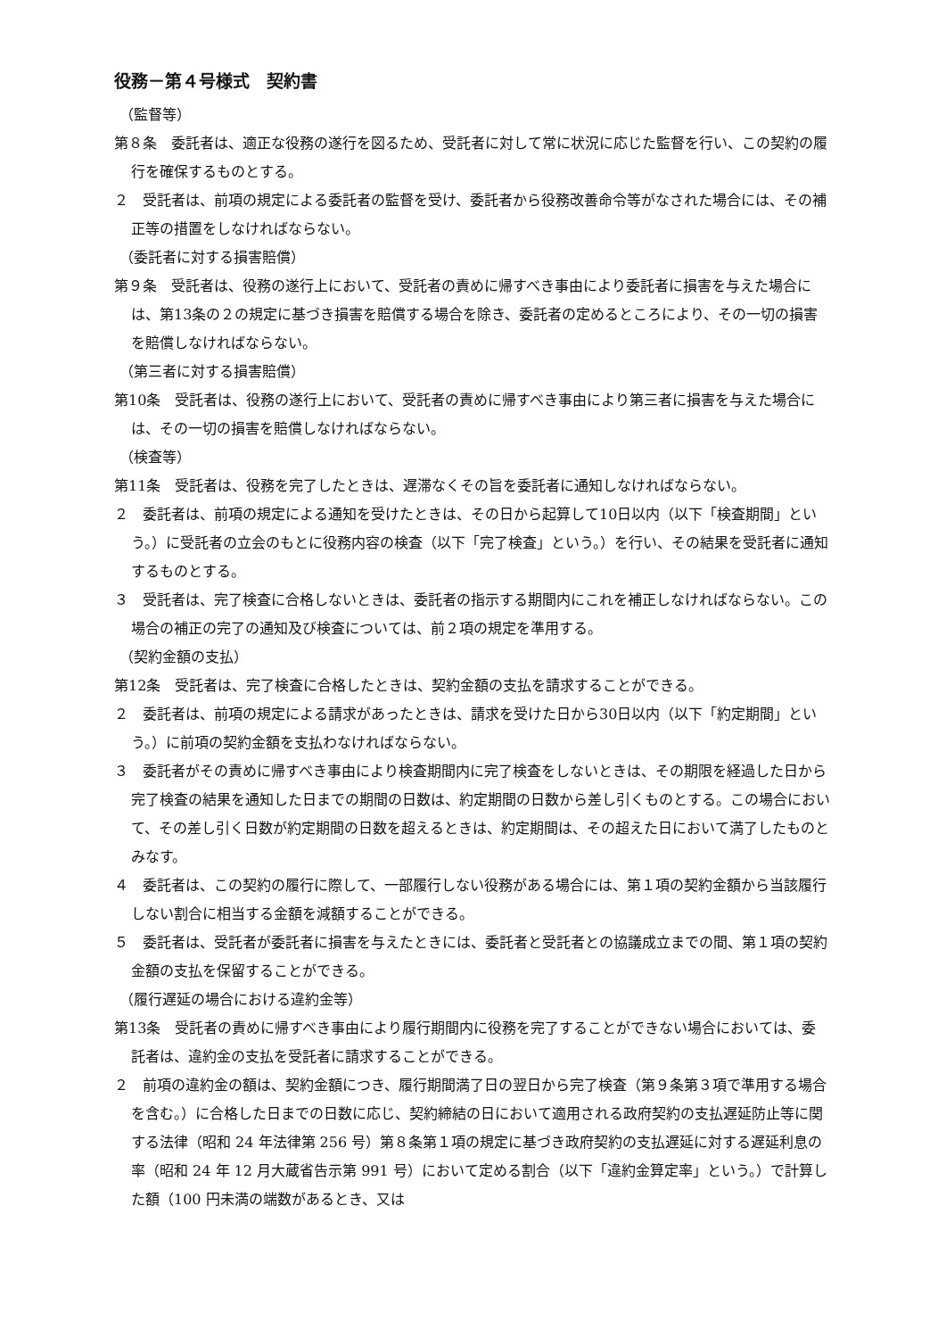役務－第４号様式　契約書
（監督等）
第８条　委託者は、適正な役務の遂行を図るため、受託者に対して常に状況に応じた監督を行い、この契約の履行を確保するものとする。
２　受託者は、前項の規定による委託者の監督を受け、委託者から役務改善命令等がなされた場合には、その補正等の措置をしなければならない。
（委託者に対する損害賠償）
第９条　受託者は、役務の遂行上において、受託者の責めに帰すべき事由により委託者に損害を与えた場合には、第13条の２の規定に基づき損害を賠償する場合を除き、委託者の定めるところにより、その一切の損害を賠償しなければならない。
（第三者に対する損害賠償）
第10条　受託者は、役務の遂行上において、受託者の責めに帰すべき事由により第三者に損害を与えた場合には、その一切の損害を賠償しなければならない。
（検査等）
第11条　受託者は、役務を完了したときは、遅滞なくその旨を委託者に通知しなければならない。
２　委託者は、前項の規定による通知を受けたときは、その日から起算して10日以内（以下「検査期間」という。）に受託者の立会のもとに役務内容の検査（以下「完了検査」という。）を行い、その結果を受託者に通知するものとする。
３　受託者は、完了検査に合格しないときは、委託者の指示する期間内にこれを補正しなければならない。この場合の補正の完了の通知及び検査については、前２項の規定を準用する。
（契約金額の支払）
第12条　受託者は、完了検査に合格したときは、契約金額の支払を請求することができる。
２　委託者は、前項の規定による請求があったときは、請求を受けた日から30日以内（以下「約定期間」という。）に前項の契約金額を支払わなければならない。
３　委託者がその責めに帰すべき事由により検査期間内に完了検査をしないときは、その期限を経過した日から完了検査の結果を通知した日までの期間の日数は、約定期間の日数から差し引くものとする。この場合において、その差し引く日数が約定期間の日数を超えるときは、約定期間は、その超えた日において満了したものとみなす。
４　委託者は、この契約の履行に際して、一部履行しない役務がある場合には、第１項の契約金額から当該履行しない割合に相当する金額を減額することができる。
５　委託者は、受託者が委託者に損害を与えたときには、委託者と受託者との協議成立までの間、第１項の契約金額の支払を保留することができる。
（履行遅延の場合における違約金等）
第13条　受託者の責めに帰すべき事由により履行期間内に役務を完了することができない場合においては、委託者は、違約金の支払を受託者に請求することができる。
２　前項の違約金の額は、契約金額につき、履行期間満了日の翌日から完了検査（第９条第３項で準用する場合を含む。）に合格した日までの日数に応じ、契約締結の日において適用される政府契約の支払遅延防止等に関する法律（昭和 24 年法律第 256 号）第８条第１項の規定に基づき政府契約の支払遅延に対する遅延利息の率（昭和 24 年 12 月大蔵省告示第 991 号）において定める割合（以下「違約金算定率」という。）で計算した額（100 円未満の端数があるとき、又は